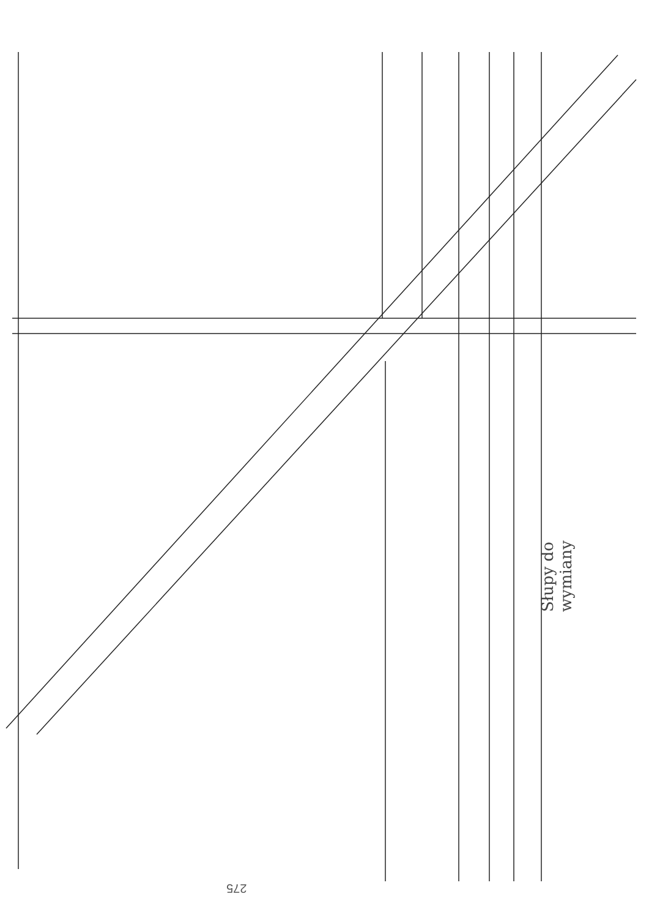206 207 208/5 208/3 208/4 208/2 209/1 210/1 211/1 212 213 214 215 216/2 217/1 217/3 218 220 173 172 171 170 169 421 373 341 225 226 224 223 340/2 301 294 293 295 296 297 298 299 300 301 302 304 303 284/3 284/2 372 232 231/2 230/3 228/3 233 234 235 236 237 238 239 240 241 242 243 244 245 246 247 248 249 250 251 252 253 254 285 231/3 231/1 230/2 229 227 500 501 502 503 504 257 258/1 258/2 259/1 259/2 260/1 260/2 261 262/1 262/2 263 264 265 266 267 268 269 270 271 272 273 274 275 228/2 228/1 230/1 woD110 wo40 woD32 woD90 woM56
Słupy do wymiany
275